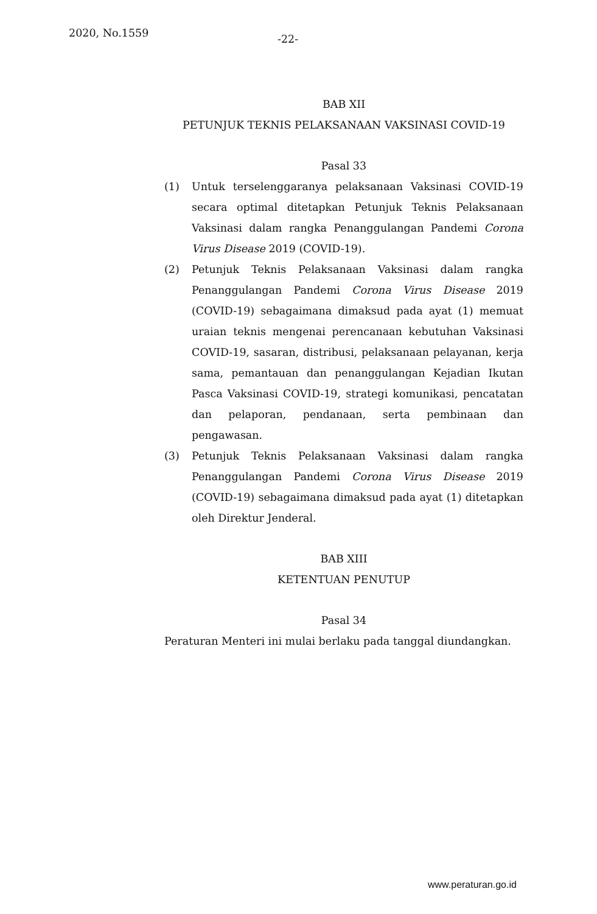2020, No.1559
-22-
BAB XII
PETUNJUK TEKNIS PELAKSANAAN VAKSINASI COVID-19
Pasal 33
(1) Untuk terselenggaranya pelaksanaan Vaksinasi COVID-19 secara optimal ditetapkan Petunjuk Teknis Pelaksanaan Vaksinasi dalam rangka Penanggulangan Pandemi Corona Virus Disease 2019 (COVID-19).
(2) Petunjuk Teknis Pelaksanaan Vaksinasi dalam rangka Penanggulangan Pandemi Corona Virus Disease 2019 (COVID-19) sebagaimana dimaksud pada ayat (1) memuat uraian teknis mengenai perencanaan kebutuhan Vaksinasi COVID-19, sasaran, distribusi, pelaksanaan pelayanan, kerja sama, pemantauan dan penanggulangan Kejadian Ikutan Pasca Vaksinasi COVID-19, strategi komunikasi, pencatatan dan pelaporan, pendanaan, serta pembinaan dan pengawasan.
(3) Petunjuk Teknis Pelaksanaan Vaksinasi dalam rangka Penanggulangan Pandemi Corona Virus Disease 2019 (COVID-19) sebagaimana dimaksud pada ayat (1) ditetapkan oleh Direktur Jenderal.
BAB XIII
KETENTUAN PENUTUP
Pasal 34
Peraturan Menteri ini mulai berlaku pada tanggal diundangkan.
www.peraturan.go.id